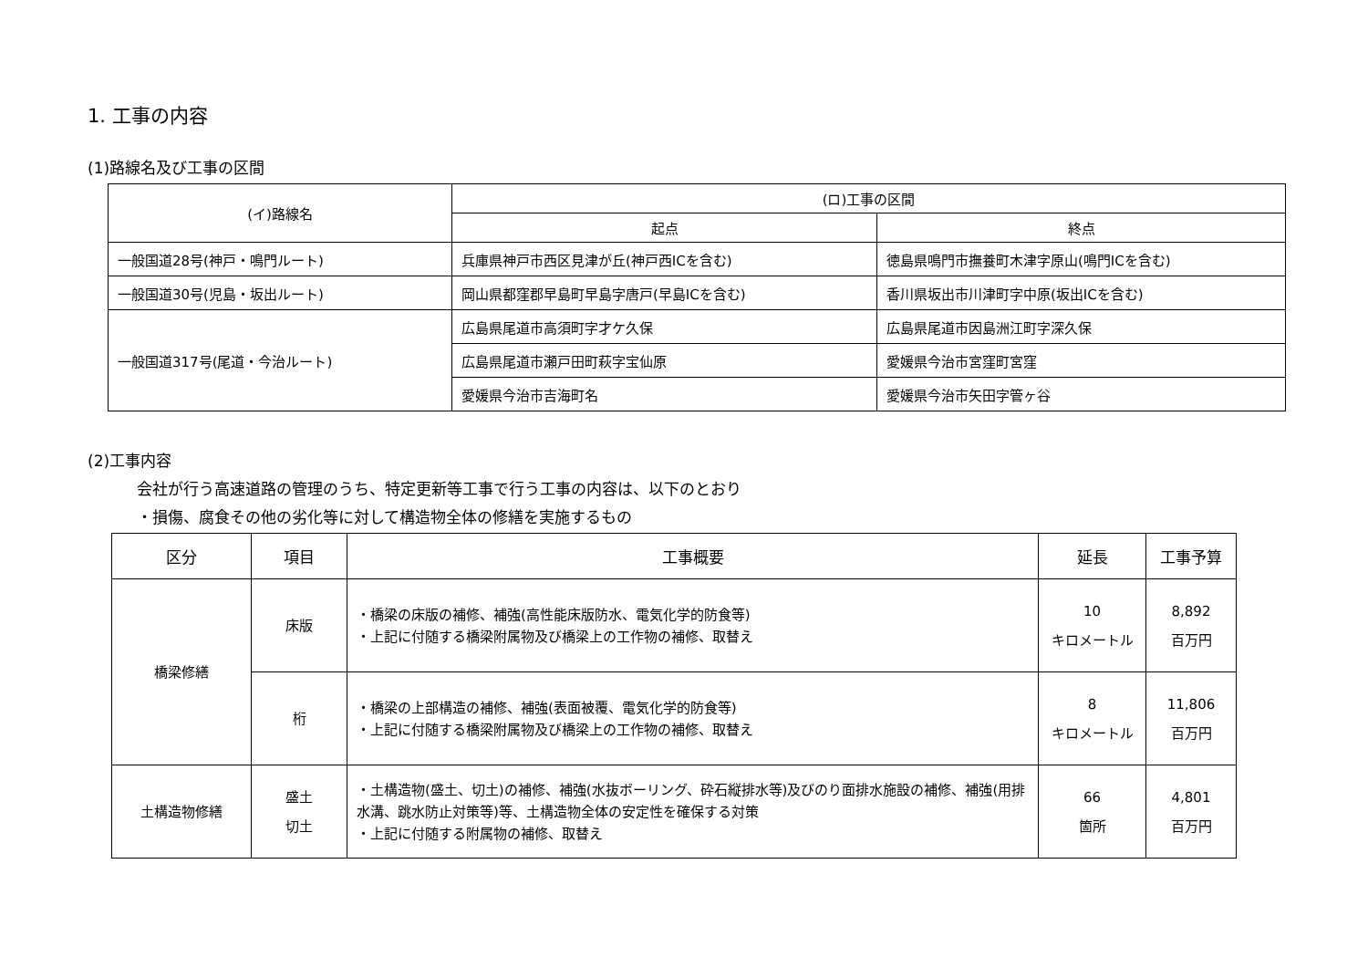1. 工事の内容
(1)路線名及び工事の区間
| (イ)路線名 | (ロ)工事の区間 | |
| --- | --- | --- |
| | 起点 | 終点 |
| 一般国道28号(神戸・鳴門ルート) | 兵庫県神戸市西区見津が丘(神戸西ICを含む) | 徳島県鳴門市撫養町木津字原山(鳴門ICを含む) |
| 一般国道30号(児島・坂出ルート) | 岡山県都窪郡早島町早島字唐戸(早島ICを含む) | 香川県坂出市川津町字中原(坂出ICを含む) |
| 一般国道317号(尾道・今治ルート) | 広島県尾道市高須町字才ケ久保 | 広島県尾道市因島洲江町字深久保 |
| | 広島県尾道市瀬戸田町萩字宝仙原 | 愛媛県今治市宮窪町宮窪 |
| | 愛媛県今治市吉海町名 | 愛媛県今治市矢田字管ヶ谷 |
(2)工事内容
会社が行う高速道路の管理のうち、特定更新等工事で行う工事の内容は、以下のとおり
・損傷、腐食その他の劣化等に対して構造物全体の修繕を実施するもの
| 区分 | 項目 | 工事概要 | 延長 | 工事予算 |
| --- | --- | --- | --- | --- |
| 橋梁修繕 | 床版 | ・橋梁の床版の補修、補強(高性能床版防水、電気化学的防食等) ・上記に付随する橋梁附属物及び橋梁上の工作物の補修、取替え | 10 キロメートル | 8,892 百万円 |
| | 桁 | ・橋梁の上部構造の補修、補強(表面被覆、電気化学的防食等) ・上記に付随する橋梁附属物及び橋梁上の工作物の補修、取替え | 8 キロメートル | 11,806 百万円 |
| 土構造物修繕 | 盛土 切土 | ・土構造物(盛土、切土)の補修、補強(水抜ボーリング、砕石縦排水等)及びのり面排水施設の補修、補強(用排水溝、跳水防止対策等)等、土構造物全体の安定性を確保する対策 ・上記に付随する附属物の補修、取替え | 66 箇所 | 4,801 百万円 |